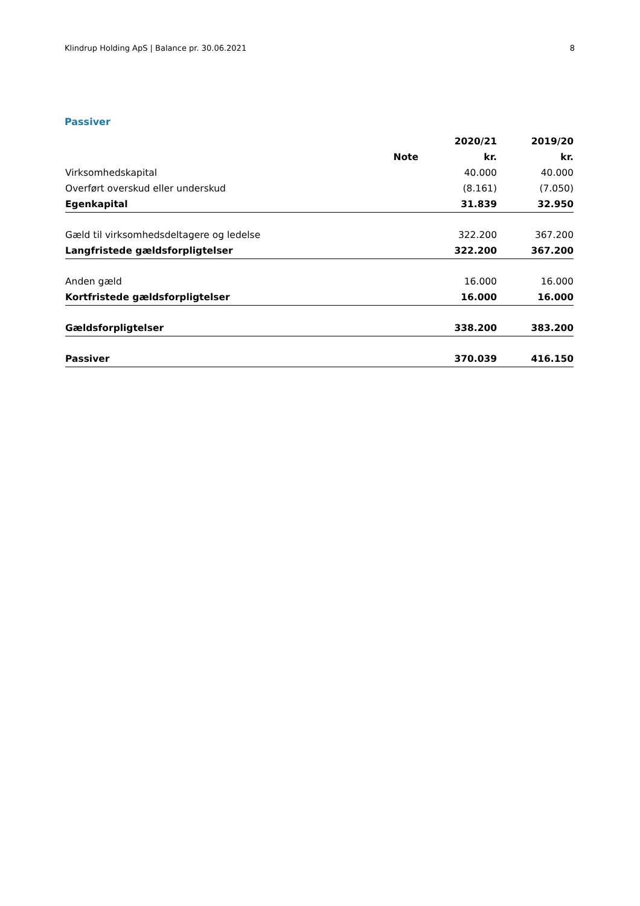Klindrup Holding ApS | Balance pr. 30.06.2021 8
Passiver
| | | 2020/21 | 2019/20 |
| --- | --- | --- | --- |
| | Note | kr. | kr. |
| Virksomhedskapital | | 40.000 | 40.000 |
| Overført overskud eller underskud | | (8.161) | (7.050) |
| Egenkapital | | 31.839 | 32.950 |
| Gæld til virksomhedsdeltagere og ledelse | | 322.200 | 367.200 |
| Langfristede gældsforpligtelser | | 322.200 | 367.200 |
| Anden gæld | | 16.000 | 16.000 |
| Kortfristede gældsforpligtelser | | 16.000 | 16.000 |
| Gældsforpligtelser | | 338.200 | 383.200 |
| Passiver | | 370.039 | 416.150 |